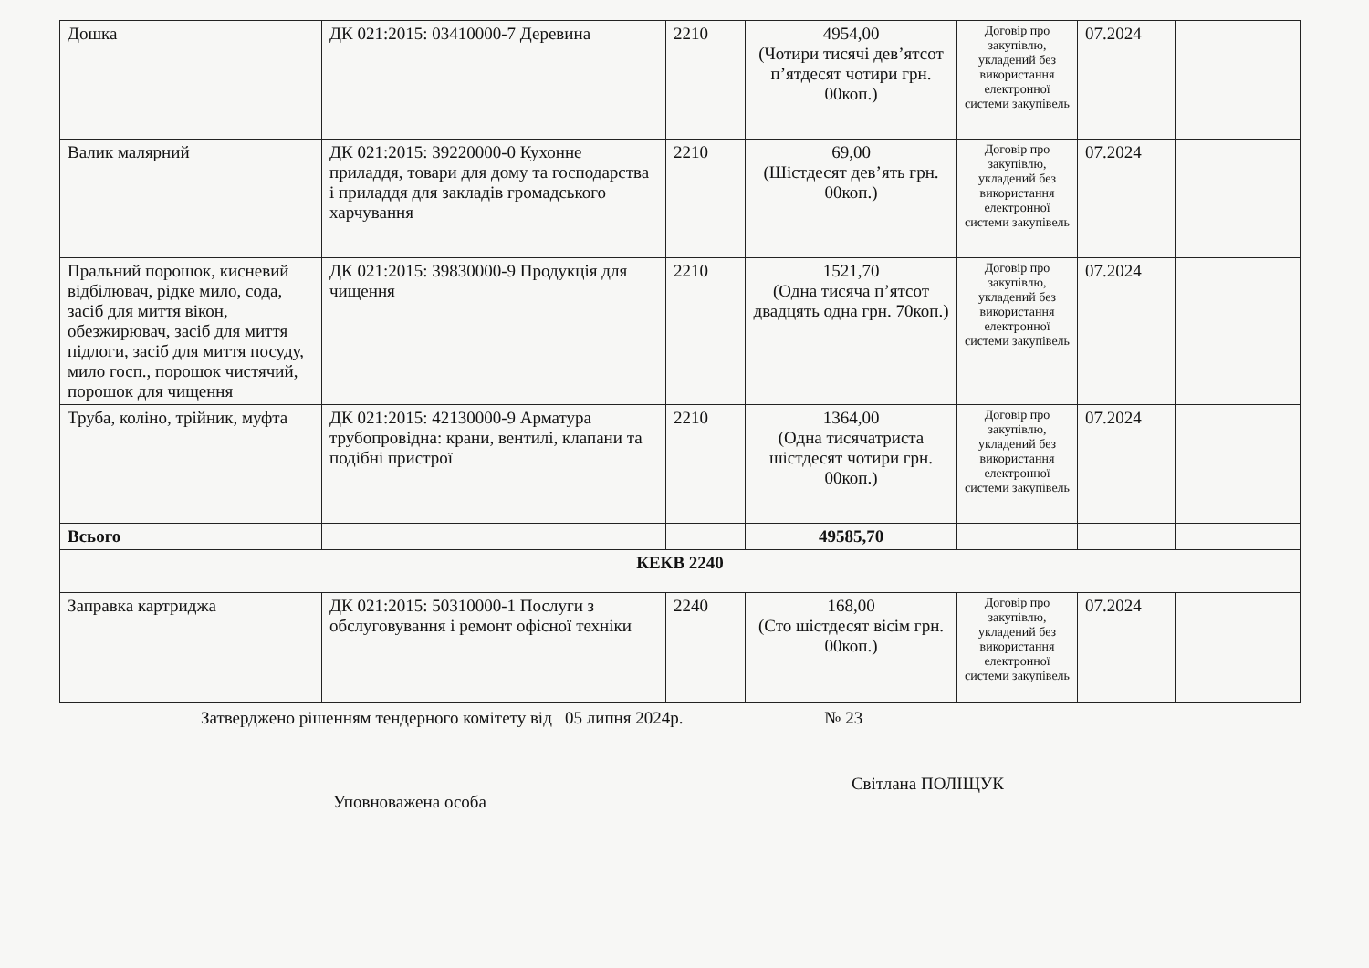| Дошка | ДК 021:2015: 03410000-7 Деревина | 2210 | 4954,00 (Чотири тисячі дев’ятсот п’ятдесят чотири грн. 00коп.) | Договір про закупівлю, укладений без використання електронної системи закупівель | 07.2024 | |
| Валик малярний | ДК 021:2015: 39220000-0 Кухонне приладдя, товари для дому та господарства і приладдя для закладів громадського харчування | 2210 | 69,00 (Шістдесят дев’ять грн. 00коп.) | Договір про закупівлю, укладений без використання електронної системи закупівель | 07.2024 | |
| Пральний порошок, кисневий відбілювач, рідке мило, сода, засіб для миття вікон, обезжирювач, засіб для миття підлоги, засіб для миття посуду, мило госп., порошок чистячий, порошок для чищення | ДК 021:2015: 39830000-9 Продукція для чищення | 2210 | 1521,70 (Одна тисяча п’ятсот двадцять одна грн. 70коп.) | Договір про закупівлю, укладений без використання електронної системи закупівель | 07.2024 | |
| Труба, коліно, трійник, муфта | ДК 021:2015: 42130000-9 Арматура трубопровідна: крани, вентилі, клапани та подібні пристрої | 2210 | 1364,00 (Одна тисячатриста шістдесят чотири грн. 00коп.) | Договір про закупівлю, укладений без використання електронної системи закупівель | 07.2024 | |
| Всього | | | 49585,70 | | | |
| КЕКВ 2240 | | | | | | |
| Заправка картриджа | ДК 021:2015: 50310000-1 Послуги з обслуговування і ремонт офісної техніки | 2240 | 168,00 (Сто шістдесят вісім грн. 00коп.) | Договір про закупівлю, укладений без використання електронної системи закупівель | 07.2024 | |
Затверджено рішенням тендерного комітету від 05 липня 2024р. № 23
Уповноважена особа Світлана ПОЛІЩУК